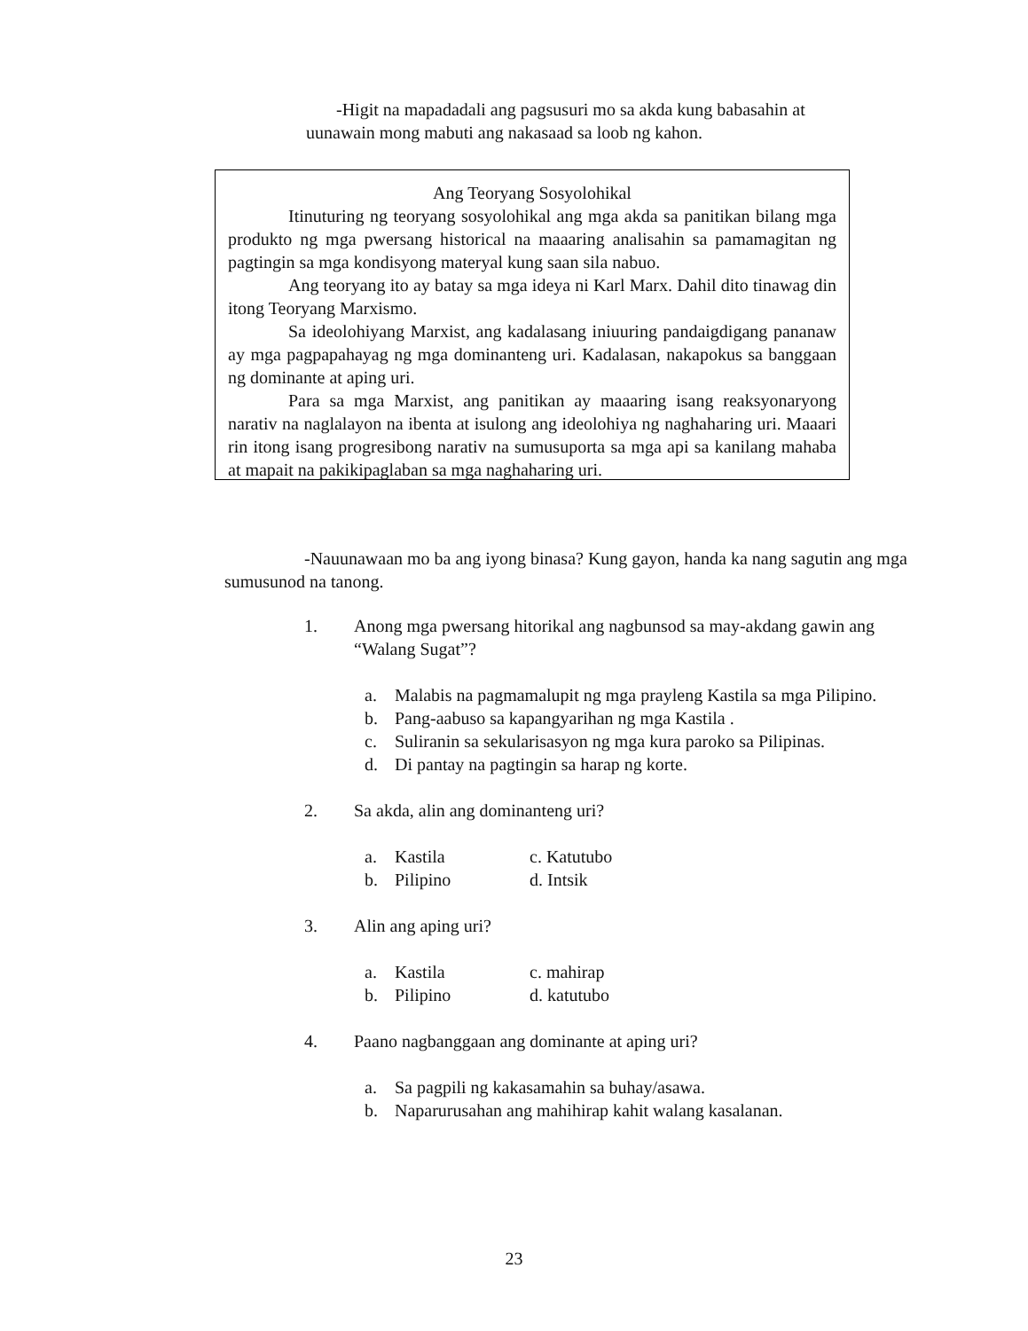-Higit na mapadadali ang pagsusuri mo sa akda kung babasahin at uunawain mong mabuti ang nakasaad sa loob ng kahon.
Ang Teoryang Sosyolohikal
Itinuturing ng teoryang sosyolohikal ang mga akda sa panitikan bilang mga produkto ng mga pwersang historical na maaaring analisahin sa pamamagitan ng pagtingin sa mga kondisyong materyal kung saan sila nabuo.
Ang teoryang ito ay batay sa mga ideya ni Karl Marx. Dahil dito tinawag din itong Teoryang Marxismo.
Sa ideolohiyang Marxist, ang kadalasang iniuuring pandaigdigang pananaw ay mga pagpapahayag ng mga dominanteng uri. Kadalasan, nakapokus sa banggaan ng dominante at aping uri.
Para sa mga Marxist, ang panitikan ay maaaring isang reaksyonaryong narativ na naglalayon na ibenta at isulong ang ideolohiya ng naghaharing uri. Maaari rin itong isang progresibong narativ na sumusuporta sa mga api sa kanilang mahaba at mapait na pakikipaglaban sa mga naghaharing uri.
-Nauunawaan mo ba ang iyong binasa? Kung gayon, handa ka nang sagutin ang mga sumusunod na tanong.
1. Anong mga pwersang hitorikal ang nagbunsod sa may-akdang gawin ang “Walang Sugat”?
a. Malabis na pagmamalupit ng mga prayleng Kastila sa mga Pilipino.
b. Pang-aabuso sa kapangyarihan ng mga Kastila .
c. Suliranin sa sekularisasyon ng mga kura paroko sa Pilipinas.
d. Di pantay na pagtingin sa harap ng korte.
2. Sa akda, alin ang dominanteng uri?
a. Kastila c. Katutubo b. Pilipino d. Intsik
3. Alin ang aping uri?
a. Kastila c. mahirap b. Pilipino d. katutubo
4. Paano nagbanggaan ang dominante at aping uri?
a. Sa pagpili ng kakasamahin sa buhay/asawa.
b. Naparurusahan ang mahihirap kahit walang kasalanan.
23